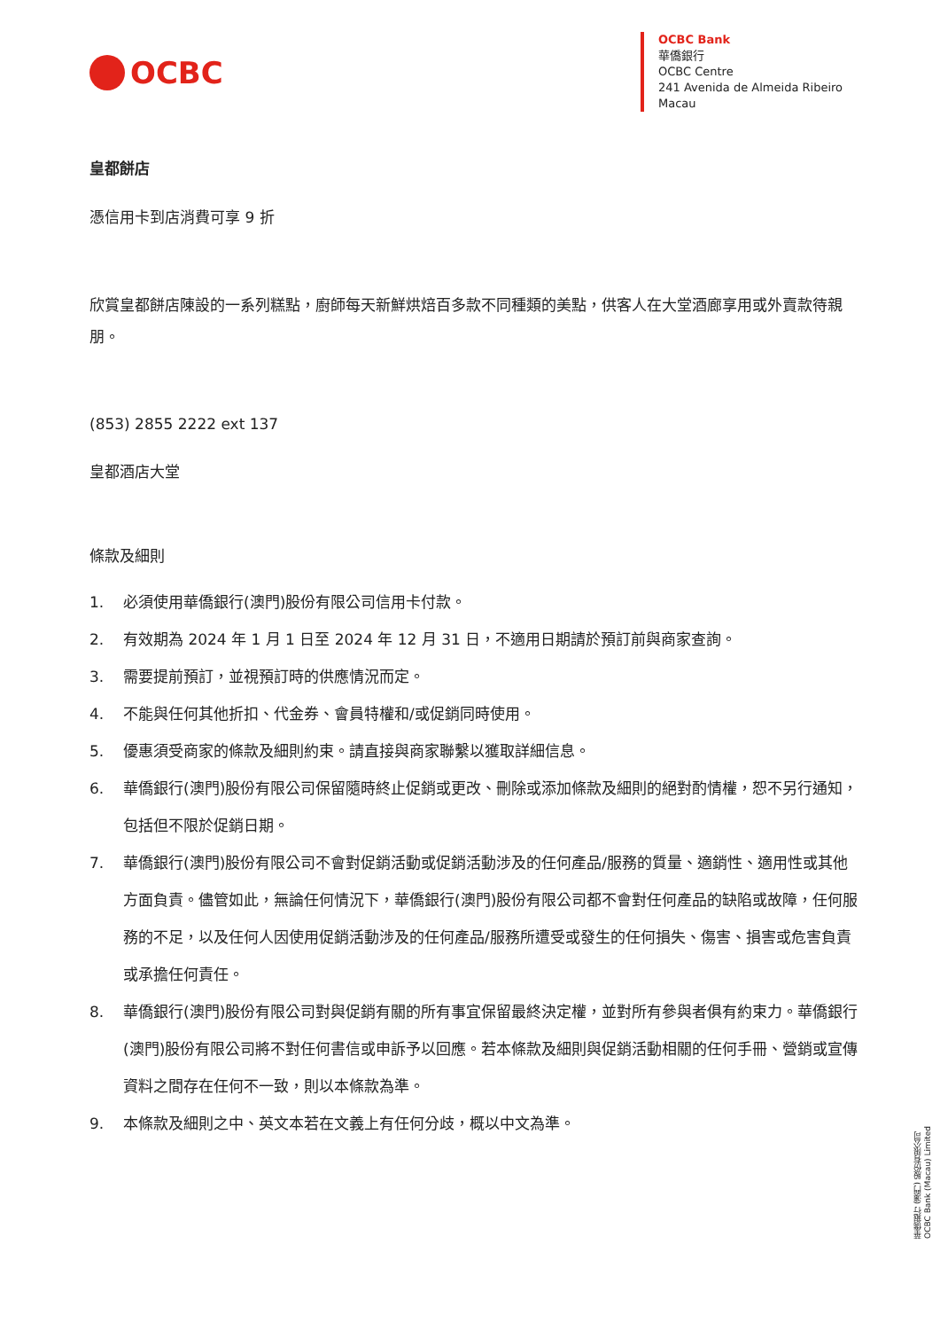OCBC
OCBC Bank
華僑銀行
OCBC Centre
241 Avenida de Almeida Ribeiro
Macau
皇都餅店
憑信用卡到店消費可享 9 折
欣賞皇都餅店陳設的一系列糕點，廚師每天新鮮烘焙百多款不同種類的美點，供客人在大堂酒廊享用或外賣款待親朋。
(853) 2855 2222 ext 137
皇都酒店大堂
條款及細則
1. 必須使用華僑銀行(澳門)股份有限公司信用卡付款。
2. 有效期為 2024 年 1 月 1 日至 2024 年 12 月 31 日，不適用日期請於預訂前與商家查詢。
3. 需要提前預訂，並視預訂時的供應情況而定。
4. 不能與任何其他折扣、代金券、會員特權和/或促銷同時使用。
5. 優惠須受商家的條款及細則約束。請直接與商家聯繫以獲取詳細信息。
6. 華僑銀行(澳門)股份有限公司保留隨時終止促銷或更改、刪除或添加條款及細則的絕對酌情權，恕不另行通知，包括但不限於促銷日期。
7. 華僑銀行(澳門)股份有限公司不會對促銷活動或促銷活動涉及的任何產品/服務的質量、適銷性、適用性或其他方面負責。儘管如此，無論任何情況下，華僑銀行(澳門)股份有限公司都不會對任何產品的缺陷或故障，任何服務的不足，以及任何人因使用促銷活動涉及的任何產品/服務所遭受或發生的任何損失、傷害、損害或危害負責或承擔任何責任。
8. 華僑銀行(澳門)股份有限公司對與促銷有關的所有事宜保留最終決定權，並對所有參與者俱有約束力。華僑銀行(澳門)股份有限公司將不對任何書信或申訴予以回應。若本條款及細則與促銷活動相關的任何手冊、營銷或宣傳資料之間存在任何不一致，則以本條款為準。
9. 本條款及細則之中、英文本若在文義上有任何分歧，概以中文為準。
華僑銀行 (澳門) 股份有限公司
OCBC Bank (Macau) Limited